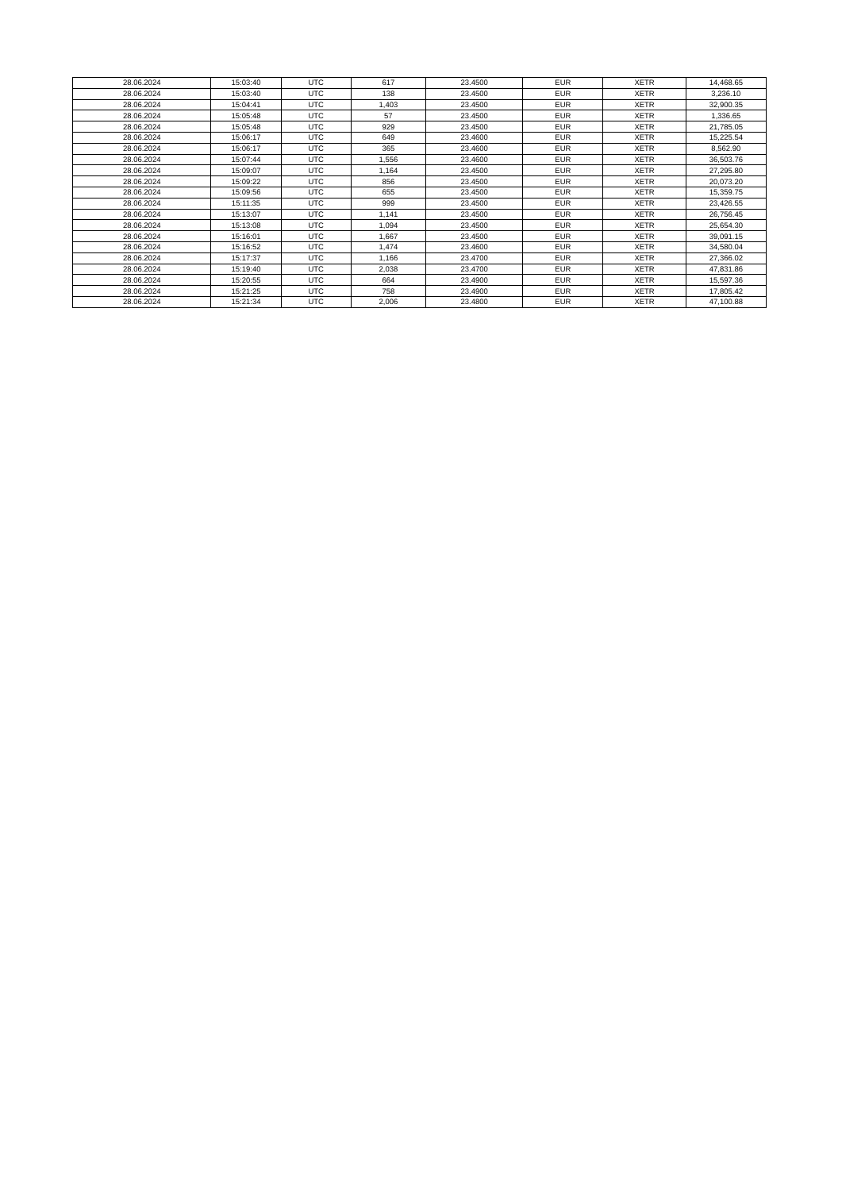| 28.06.2024 | 15:03:40 | UTC | 617 | 23.4500 | EUR | XETR | 14,468.65 |
| 28.06.2024 | 15:03:40 | UTC | 138 | 23.4500 | EUR | XETR | 3,236.10 |
| 28.06.2024 | 15:04:41 | UTC | 1,403 | 23.4500 | EUR | XETR | 32,900.35 |
| 28.06.2024 | 15:05:48 | UTC | 57 | 23.4500 | EUR | XETR | 1,336.65 |
| 28.06.2024 | 15:05:48 | UTC | 929 | 23.4500 | EUR | XETR | 21,785.05 |
| 28.06.2024 | 15:06:17 | UTC | 649 | 23.4600 | EUR | XETR | 15,225.54 |
| 28.06.2024 | 15:06:17 | UTC | 365 | 23.4600 | EUR | XETR | 8,562.90 |
| 28.06.2024 | 15:07:44 | UTC | 1,556 | 23.4600 | EUR | XETR | 36,503.76 |
| 28.06.2024 | 15:09:07 | UTC | 1,164 | 23.4500 | EUR | XETR | 27,295.80 |
| 28.06.2024 | 15:09:22 | UTC | 856 | 23.4500 | EUR | XETR | 20,073.20 |
| 28.06.2024 | 15:09:56 | UTC | 655 | 23.4500 | EUR | XETR | 15,359.75 |
| 28.06.2024 | 15:11:35 | UTC | 999 | 23.4500 | EUR | XETR | 23,426.55 |
| 28.06.2024 | 15:13:07 | UTC | 1,141 | 23.4500 | EUR | XETR | 26,756.45 |
| 28.06.2024 | 15:13:08 | UTC | 1,094 | 23.4500 | EUR | XETR | 25,654.30 |
| 28.06.2024 | 15:16:01 | UTC | 1,667 | 23.4500 | EUR | XETR | 39,091.15 |
| 28.06.2024 | 15:16:52 | UTC | 1,474 | 23.4600 | EUR | XETR | 34,580.04 |
| 28.06.2024 | 15:17:37 | UTC | 1,166 | 23.4700 | EUR | XETR | 27,366.02 |
| 28.06.2024 | 15:19:40 | UTC | 2,038 | 23.4700 | EUR | XETR | 47,831.86 |
| 28.06.2024 | 15:20:55 | UTC | 664 | 23.4900 | EUR | XETR | 15,597.36 |
| 28.06.2024 | 15:21:25 | UTC | 758 | 23.4900 | EUR | XETR | 17,805.42 |
| 28.06.2024 | 15:21:34 | UTC | 2,006 | 23.4800 | EUR | XETR | 47,100.88 |